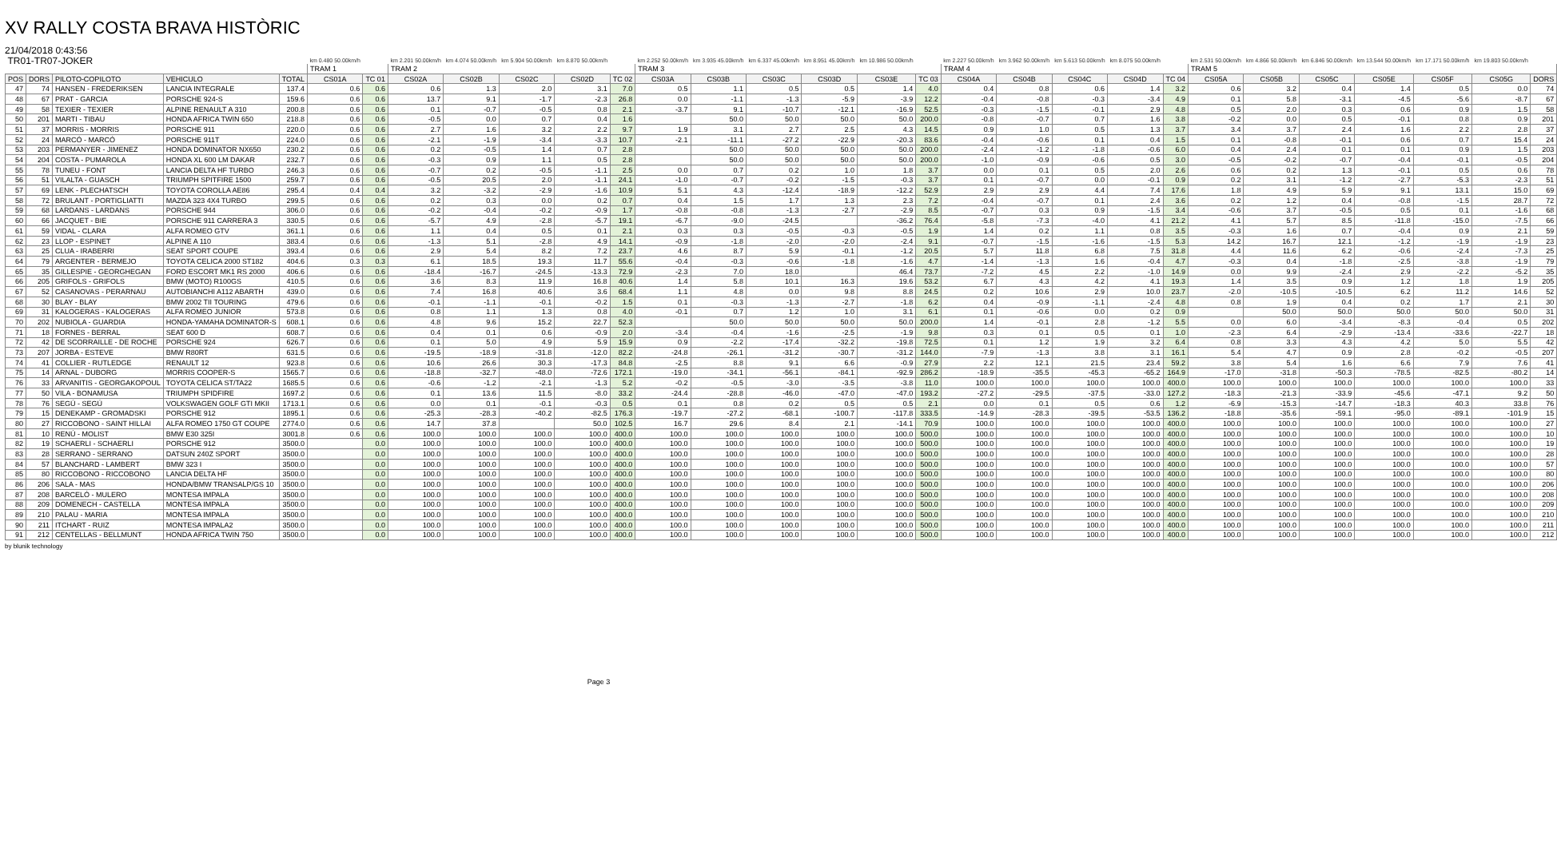XV RALLY COSTA BRAVA HISTÒRIC
21/04/2018 0:43:56
| TR01-TR07-JOKER | | | | | km 0.480 50.00km/h | | km 2.201 50.00km/h | km 4.074 50.00km/h | km 5.904 50.00km/h | km 8.870 50.00km/h | | km 2.252 50.00km/h | km 3.935 45.00km/h | km 6.337 45.00km/h | km 8.951 45.00km/h | km 10.986 50.00km/h | | km 2.227 50.00km/h | km 3.962 50.00km/h | km 5.613 50.00km/h | km 8.075 50.00km/h | | km 2.531 50.00km/h | km 4.866 50.00km/h | km 6.846 50.00km/h | km 13.544 50.00km/h | km 17.171 50.00km/h | km 19.803 50.00km/h | |
| --- | --- | --- | --- | --- | --- | --- | --- | --- | --- | --- | --- | --- | --- | --- | --- | --- | --- | --- | --- | --- | --- | --- | --- | --- | --- | --- | --- | --- | --- |
| | | | | | TRAM 1 | | TRAM 2 | | | | | TRAM 3 | | | | | | TRAM 4 | | | | | TRAM 5 | | | | | | |
| POS | DORS | PILOTO-COPILOTO | VEHICULO | TOTAL | CS01A | TC 01 | CS02A | CS02B | CS02C | CS02D | TC 02 | CS03A | CS03B | CS03C | CS03D | CS03E | TC 03 | CS04A | CS04B | CS04C | CS04D | TC 04 | CS05A | CS05B | CS05C | CS05E | CS05F | CS05G | DORS |
| 47 | 74 | HANSEN - FREDERIKSEN | LANCIA INTEGRALE | 137.4 | 0.6 | 0.6 | 0.6 | 1.3 | 2.0 | 3.1 | 7.0 | 0.5 | 1.1 | 0.5 | 0.5 | 1.4 | 4.0 | 0.4 | 0.8 | 0.6 | 1.4 | 3.2 | 0.6 | 3.2 | 0.4 | 1.4 | 0.5 | 0.0 | 74 |
| 48 | 67 | PRAT - GARCIA | PORSCHE 924-S | 159.6 | 0.6 | 0.6 | 13.7 | 9.1 | -1.7 | -2.3 | 26.8 | 0.0 | -1.1 | -1.3 | -5.9 | -3.9 | 12.2 | -0.4 | -0.8 | -0.3 | -3.4 | 4.9 | 0.1 | 5.8 | -3.1 | -4.5 | -5.6 | -8.7 | 67 |
| 49 | 58 | TEXIER - TEXIER | ALPINE RENAULT A 310 | 200.8 | 0.6 | 0.6 | 0.1 | -0.7 | -0.5 | 0.8 | 2.1 | -3.7 | 9.1 | -10.7 | -12.1 | -16.9 | 52.5 | -0.3 | -1.5 | -0.1 | 2.9 | 4.8 | 0.5 | 2.0 | 0.3 | 0.6 | 0.9 | 1.5 | 58 |
| 50 | 201 | MARTI - TIBAU | HONDA AFRICA TWIN 650 | 218.8 | 0.6 | 0.6 | -0.5 | 0.0 | 0.7 | 0.4 | 1.6 | | 50.0 | 50.0 | 50.0 | 50.0 | 200.0 | -0.8 | -0.7 | 0.7 | 1.6 | 3.8 | -0.2 | 0.0 | 0.5 | -0.1 | 0.8 | 0.9 | 201 |
| 51 | 37 | MORRIS - MORRIS | PORSCHE 911 | 220.0 | 0.6 | 0.6 | 2.7 | 1.6 | 3.2 | 2.2 | 9.7 | 1.9 | 3.1 | 2.7 | 2.5 | 4.3 | 14.5 | 0.9 | 1.0 | 0.5 | 1.3 | 3.7 | 3.4 | 3.7 | 2.4 | 1.6 | 2.2 | 2.8 | 37 |
| 52 | 24 | MARCÓ - MARCÓ | PORSCHE 911T | 224.0 | 0.6 | 0.6 | -2.1 | -1.9 | -3.4 | -3.3 | 10.7 | -2.1 | -11.1 | -27.2 | -22.9 | -20.3 | 83.6 | -0.4 | -0.6 | 0.1 | 0.4 | 1.5 | 0.1 | -0.8 | -0.1 | 0.6 | 0.7 | 15.4 | 24 |
| 53 | 203 | PERMANYER - JIMENEZ | HONDA DOMINATOR NX650 | 230.2 | 0.6 | 0.6 | 0.2 | -0.5 | 1.4 | 0.7 | 2.8 | | 50.0 | 50.0 | 50.0 | 50.0 | 200.0 | -2.4 | -1.2 | -1.8 | -0.6 | 6.0 | 0.4 | 2.4 | 0.1 | 0.1 | 0.9 | 1.5 | 203 |
| 54 | 204 | COSTA - PUMAROLA | HONDA XL 600 LM DAKAR | 232.7 | 0.6 | 0.6 | -0.3 | 0.9 | 1.1 | 0.5 | 2.8 | | 50.0 | 50.0 | 50.0 | 50.0 | 200.0 | -1.0 | -0.9 | -0.6 | 0.5 | 3.0 | -0.5 | -0.2 | -0.7 | -0.4 | -0.1 | -0.5 | 204 |
| 55 | 78 | TUNEU - FONT | LANCIA DELTA HF TURBO | 246.3 | 0.6 | 0.6 | -0.7 | 0.2 | -0.5 | -1.1 | 2.5 | 0.0 | 0.7 | 0.2 | 1.0 | 1.8 | 3.7 | 0.0 | 0.1 | 0.5 | 2.0 | 2.6 | 0.6 | 0.2 | 1.3 | -0.1 | 0.5 | 0.6 | 78 |
| 56 | 51 | VILALTA - GUASCH | TRIUMPH SPITFIRE 1500 | 259.7 | 0.6 | 0.6 | -0.5 | 20.5 | 2.0 | -1.1 | 24.1 | -1.0 | -0.7 | -0.2 | -1.5 | -0.3 | 3.7 | 0.1 | -0.7 | 0.0 | -0.1 | 0.9 | 0.2 | 3.1 | -1.2 | -2.7 | -5.3 | -2.3 | 51 |
| 57 | 69 | LENK - PLECHATSCH | TOYOTA COROLLA AE86 | 295.4 | 0.4 | 0.4 | 3.2 | -3.2 | -2.9 | -1.6 | 10.9 | 5.1 | 4.3 | -12.4 | -18.9 | -12.2 | 52.9 | 2.9 | 2.9 | 4.4 | 7.4 | 17.6 | 1.8 | 4.9 | 5.9 | 9.1 | 13.1 | 15.0 | 69 |
| 58 | 72 | BRULANT - PORTIGLIATTI | MAZDA 323 4X4 TURBO | 299.5 | 0.6 | 0.6 | 0.2 | 0.3 | 0.0 | 0.2 | 0.7 | 0.4 | 1.5 | 1.7 | 1.3 | 2.3 | 7.2 | -0.4 | -0.7 | 0.1 | 2.4 | 3.6 | 0.2 | 1.2 | 0.4 | -0.8 | -1.5 | 28.7 | 72 |
| 59 | 68 | LARDANS - LARDANS | PORSCHE 944 | 306.0 | 0.6 | 0.6 | -0.2 | -0.4 | -0.2 | -0.9 | 1.7 | -0.8 | -0.8 | -1.3 | -2.7 | -2.9 | 8.5 | -0.7 | 0.3 | 0.9 | -1.5 | 3.4 | -0.6 | 3.7 | -0.5 | 0.5 | 0.1 | -1.6 | 68 |
| 60 | 66 | JACQUET - BIE | PORSCHE 911 CARRERA 3 | 330.5 | 0.6 | 0.6 | -5.7 | 4.9 | -2.8 | -5.7 | 19.1 | -6.7 | -9.0 | -24.5 | | -36.2 | 76.4 | -5.8 | -7.3 | -4.0 | 4.1 | 21.2 | 4.1 | 5.7 | 8.5 | -11.8 | -15.0 | -7.5 | 66 |
| 61 | 59 | VIDAL - CLARA | ALFA ROMEO GTV | 361.1 | 0.6 | 0.6 | 1.1 | 0.4 | 0.5 | 0.1 | 2.1 | 0.3 | 0.3 | -0.5 | -0.3 | -0.5 | 1.9 | 1.4 | 0.2 | 1.1 | 0.8 | 3.5 | -0.3 | 1.6 | 0.7 | -0.4 | 0.9 | 2.1 | 59 |
| 62 | 23 | LLOP - ESPINET | ALPINE A 110 | 383.4 | 0.6 | 0.6 | -1.3 | 5.1 | -2.8 | 4.9 | 14.1 | -0.9 | -1.8 | -2.0 | -2.0 | -2.4 | 9.1 | -0.7 | -1.5 | -1.6 | -1.5 | 5.3 | 14.2 | 16.7 | 12.1 | -1.2 | -1.9 | -1.9 | 23 |
| 63 | 25 | CLUA - IRABERRI | SEAT SPORT COUPE | 393.4 | 0.6 | 0.6 | 2.9 | 5.4 | 8.2 | 7.2 | 23.7 | 4.6 | 8.7 | 5.9 | -0.1 | -1.2 | 20.5 | 5.7 | 11.8 | 6.8 | 7.5 | 31.8 | 4.4 | 11.6 | 6.2 | -0.6 | -2.4 | -7.3 | 25 |
| 64 | 79 | ARGENTER - BERMEJO | TOYOTA CELICA 2000 ST182 | 404.6 | 0.3 | 0.3 | 6.1 | 18.5 | 19.3 | 11.7 | 55.6 | -0.4 | -0.3 | -0.6 | -1.8 | -1.6 | 4.7 | -1.4 | -1.3 | 1.6 | -0.4 | 4.7 | -0.3 | 0.4 | -1.8 | -2.5 | -3.8 | -1.9 | 79 |
| 65 | 35 | GILLESPIE - GEORGHEGAN | FORD ESCORT MK1 RS 2000 | 406.6 | 0.6 | 0.6 | -18.4 | -16.7 | -24.5 | -13.3 | 72.9 | -2.3 | 7.0 | 18.0 | | 46.4 | 73.7 | -7.2 | 4.5 | 2.2 | -1.0 | 14.9 | 0.0 | 9.9 | -2.4 | 2.9 | -2.2 | -5.2 | 35 |
| 66 | 205 | GRIFOLS - GRIFOLS | BMW (MOTO) R100GS | 410.5 | 0.6 | 0.6 | 3.6 | 8.3 | 11.9 | 16.8 | 40.6 | 1.4 | 5.8 | 10.1 | 16.3 | 19.6 | 53.2 | 6.7 | 4.3 | 4.2 | 4.1 | 19.3 | 1.4 | 3.5 | 0.9 | 1.2 | 1.8 | 1.9 | 205 |
| 67 | 52 | CASANOVAS - PERARNAU | AUTOBIANCHI A112 ABARTH | 439.0 | 0.6 | 0.6 | 7.4 | 16.8 | 40.6 | 3.6 | 68.4 | 1.1 | 4.8 | 0.0 | 9.8 | 8.8 | 24.5 | 0.2 | 10.6 | 2.9 | 10.0 | 23.7 | -2.0 | -10.5 | -10.5 | 6.2 | 11.2 | 14.6 | 52 |
| 68 | 30 | BLAY - BLAY | BMW 2002 TII TOURING | 479.6 | 0.6 | 0.6 | -0.1 | -1.1 | -0.1 | -0.2 | 1.5 | 0.1 | -0.3 | -1.3 | -2.7 | -1.8 | 6.2 | 0.4 | -0.9 | -1.1 | -2.4 | 4.8 | 0.8 | 1.9 | 0.4 | 0.2 | 1.7 | 2.1 | 30 |
| 69 | 31 | KALOGERAS - KALOGERAS | ALFA ROMEO JUNIOR | 573.8 | 0.6 | 0.6 | 0.8 | 1.1 | 1.3 | 0.8 | 4.0 | -0.1 | 0.7 | 1.2 | 1.0 | 3.1 | 6.1 | 0.1 | -0.6 | 0.0 | 0.2 | 0.9 | | 50.0 | 50.0 | 50.0 | 50.0 | 50.0 | 31 |
| 70 | 202 | NUBIOLA - GUARDIA | HONDA-YAMAHA DOMINATOR-S | 608.1 | 0.6 | 0.6 | 4.8 | 9.6 | 15.2 | 22.7 | 52.3 | | 50.0 | 50.0 | 50.0 | 50.0 | 200.0 | 1.4 | -0.1 | 2.8 | -1.2 | 5.5 | 0.0 | 6.0 | -3.4 | -8.3 | -0.4 | 0.5 | 202 |
| 71 | 18 | FORNES - BERRAL | SEAT 600 D | 608.7 | 0.6 | 0.6 | 0.4 | 0.1 | 0.6 | -0.9 | 2.0 | -3.4 | -0.4 | -1.6 | -2.5 | -1.9 | 9.8 | 0.3 | 0.1 | 0.5 | 0.1 | 1.0 | -2.3 | 6.4 | -2.9 | -13.4 | -33.6 | -22.7 | 18 |
| 72 | 42 | DE SCORRAILLE - DE ROCHE | PORSCHE 924 | 626.7 | 0.6 | 0.6 | 0.1 | 5.0 | 4.9 | 5.9 | 15.9 | 0.9 | -2.2 | -17.4 | -32.2 | -19.8 | 72.5 | 0.1 | 1.2 | 1.9 | 3.2 | 6.4 | 0.8 | 3.3 | 4.3 | 4.2 | 5.0 | 5.5 | 42 |
| 73 | 207 | JORBA - ESTEVE | BMW R80RT | 631.5 | 0.6 | 0.6 | -19.5 | -18.9 | -31.8 | -12.0 | 82.2 | -24.8 | -26.1 | -31.2 | -30.7 | -31.2 | 144.0 | -7.9 | -1.3 | 3.8 | 3.1 | 16.1 | 5.4 | 4.7 | 0.9 | 2.8 | -0.2 | -0.5 | 207 |
| 74 | 41 | COLLIER - RUTLEDGE | RENAULT 12 | 923.8 | 0.6 | 0.6 | 10.6 | 26.6 | 30.3 | -17.3 | 84.8 | -2.5 | 8.8 | 9.1 | 6.6 | -0.9 | 27.9 | 2.2 | 12.1 | 21.5 | 23.4 | 59.2 | 3.8 | 5.4 | 1.6 | 6.6 | 7.9 | 7.6 | 41 |
| 75 | 14 | ARNAL - DUBORG | MORRIS COOPER-S | 1565.7 | 0.6 | 0.6 | -18.8 | -32.7 | -48.0 | -72.6 | 172.1 | -19.0 | -34.1 | -56.1 | -84.1 | -92.9 | 286.2 | -18.9 | -35.5 | -45.3 | -65.2 | 164.9 | -17.0 | -31.8 | -50.3 | -78.5 | -82.5 | -80.2 | 14 |
| 76 | 33 | ARVANITIS - GEORGAKOPOUL | TOYOTA CELICA ST/TA22 | 1685.5 | 0.6 | 0.6 | -0.6 | -1.2 | -2.1 | -1.3 | 5.2 | -0.2 | -0.5 | -3.0 | -3.5 | -3.8 | 11.0 | 100.0 | 100.0 | 100.0 | 100.0 | 400.0 | 100.0 | 100.0 | 100.0 | 100.0 | 100.0 | 100.0 | 33 |
| 77 | 50 | VILA - BONAMUSA | TRIUMPH SPIDFIRE | 1697.2 | 0.6 | 0.6 | 0.1 | 13.6 | 11.5 | -8.0 | 33.2 | -24.4 | -28.8 | -46.0 | -47.0 | -47.0 | 193.2 | -27.2 | -29.5 | -37.5 | -33.0 | 127.2 | -18.3 | -21.3 | -33.9 | -45.6 | -47.1 | 9.2 | 50 |
| 78 | 76 | SEGÚ - SEGÚ | VOLKSWAGEN GOLF GTI MKII | 1713.1 | 0.6 | 0.6 | 0.0 | 0.1 | -0.1 | -0.3 | 0.5 | 0.1 | 0.8 | 0.2 | 0.5 | 0.5 | 2.1 | 0.0 | 0.1 | 0.5 | 0.6 | 1.2 | -6.9 | -15.3 | -14.7 | -18.3 | 40.3 | 33.8 | 76 |
| 79 | 15 | DENEKAMP - GROMADSKI | PORSCHE 912 | 1895.1 | 0.6 | 0.6 | -25.3 | -28.3 | -40.2 | -82.5 | 176.3 | -19.7 | -27.2 | -68.1 | -100.7 | -117.8 | 333.5 | -14.9 | -28.3 | -39.5 | -53.5 | 136.2 | -18.8 | -35.6 | -59.1 | -95.0 | -89.1 | -101.9 | 15 |
| 80 | 27 | RICCOBONO - SAINT HILLAI | ALFA ROMEO 1750 GT COUPE | 2774.0 | 0.6 | 0.6 | 14.7 | 37.8 | | 50.0 | 102.5 | 16.7 | 29.6 | 8.4 | 2.1 | -14.1 | 70.9 | 100.0 | 100.0 | 100.0 | 100.0 | 400.0 | 100.0 | 100.0 | 100.0 | 100.0 | 100.0 | 100.0 | 27 |
| 81 | 10 | RENÚ - MOLIST | BMW E30 325I | 3001.8 | 0.6 | 0.6 | 100.0 | 100.0 | 100.0 | 100.0 | 400.0 | 100.0 | 100.0 | 100.0 | 100.0 | 100.0 | 500.0 | 100.0 | 100.0 | 100.0 | 100.0 | 400.0 | 100.0 | 100.0 | 100.0 | 100.0 | 100.0 | 100.0 | 10 |
| 82 | 19 | SCHAERLI - SCHAERLI | PORSCHE 912 | 3500.0 | | 0.0 | 100.0 | 100.0 | 100.0 | 100.0 | 400.0 | 100.0 | 100.0 | 100.0 | 100.0 | 100.0 | 500.0 | 100.0 | 100.0 | 100.0 | 100.0 | 400.0 | 100.0 | 100.0 | 100.0 | 100.0 | 100.0 | 100.0 | 19 |
| 83 | 28 | SERRANO - SERRANO | DATSUN 240Z SPORT | 3500.0 | | 0.0 | 100.0 | 100.0 | 100.0 | 100.0 | 400.0 | 100.0 | 100.0 | 100.0 | 100.0 | 100.0 | 500.0 | 100.0 | 100.0 | 100.0 | 100.0 | 400.0 | 100.0 | 100.0 | 100.0 | 100.0 | 100.0 | 100.0 | 28 |
| 84 | 57 | BLANCHARD - LAMBERT | BMW 323 I | 3500.0 | | 0.0 | 100.0 | 100.0 | 100.0 | 100.0 | 400.0 | 100.0 | 100.0 | 100.0 | 100.0 | 100.0 | 500.0 | 100.0 | 100.0 | 100.0 | 100.0 | 400.0 | 100.0 | 100.0 | 100.0 | 100.0 | 100.0 | 100.0 | 57 |
| 85 | 80 | RICCOBONO - RICCOBONO | LANCIA DELTA HF | 3500.0 | | 0.0 | 100.0 | 100.0 | 100.0 | 100.0 | 400.0 | 100.0 | 100.0 | 100.0 | 100.0 | 100.0 | 500.0 | 100.0 | 100.0 | 100.0 | 100.0 | 400.0 | 100.0 | 100.0 | 100.0 | 100.0 | 100.0 | 100.0 | 80 |
| 86 | 206 | SALA - MAS | HONDA/BMW TRANSALP/GS 10 | 3500.0 | | 0.0 | 100.0 | 100.0 | 100.0 | 100.0 | 400.0 | 100.0 | 100.0 | 100.0 | 100.0 | 100.0 | 500.0 | 100.0 | 100.0 | 100.0 | 100.0 | 400.0 | 100.0 | 100.0 | 100.0 | 100.0 | 100.0 | 100.0 | 206 |
| 87 | 208 | BARCELÓ - MULERO | MONTESA IMPALA | 3500.0 | | 0.0 | 100.0 | 100.0 | 100.0 | 100.0 | 400.0 | 100.0 | 100.0 | 100.0 | 100.0 | 100.0 | 500.0 | 100.0 | 100.0 | 100.0 | 100.0 | 400.0 | 100.0 | 100.0 | 100.0 | 100.0 | 100.0 | 100.0 | 208 |
| 88 | 209 | DOMENECH - CASTELLA | MONTESA IMPALA | 3500.0 | | 0.0 | 100.0 | 100.0 | 100.0 | 100.0 | 400.0 | 100.0 | 100.0 | 100.0 | 100.0 | 100.0 | 500.0 | 100.0 | 100.0 | 100.0 | 100.0 | 400.0 | 100.0 | 100.0 | 100.0 | 100.0 | 100.0 | 100.0 | 209 |
| 89 | 210 | PALAU - MARIA | MONTESA IMPALA | 3500.0 | | 0.0 | 100.0 | 100.0 | 100.0 | 100.0 | 400.0 | 100.0 | 100.0 | 100.0 | 100.0 | 100.0 | 500.0 | 100.0 | 100.0 | 100.0 | 100.0 | 400.0 | 100.0 | 100.0 | 100.0 | 100.0 | 100.0 | 100.0 | 210 |
| 90 | 211 | ITCHART - RUIZ | MONTESA IMPALA2 | 3500.0 | | 0.0 | 100.0 | 100.0 | 100.0 | 100.0 | 400.0 | 100.0 | 100.0 | 100.0 | 100.0 | 100.0 | 500.0 | 100.0 | 100.0 | 100.0 | 100.0 | 400.0 | 100.0 | 100.0 | 100.0 | 100.0 | 100.0 | 100.0 | 211 |
| 91 | 212 | CENTELLAS - BELLMUNT | HONDA AFRICA TWIN 750 | 3500.0 | | 0.0 | 100.0 | 100.0 | 100.0 | 100.0 | 400.0 | 100.0 | 100.0 | 100.0 | 100.0 | 100.0 | 500.0 | 100.0 | 100.0 | 100.0 | 100.0 | 400.0 | 100.0 | 100.0 | 100.0 | 100.0 | 100.0 | 100.0 | 212 |
by blunik technology
Page 3